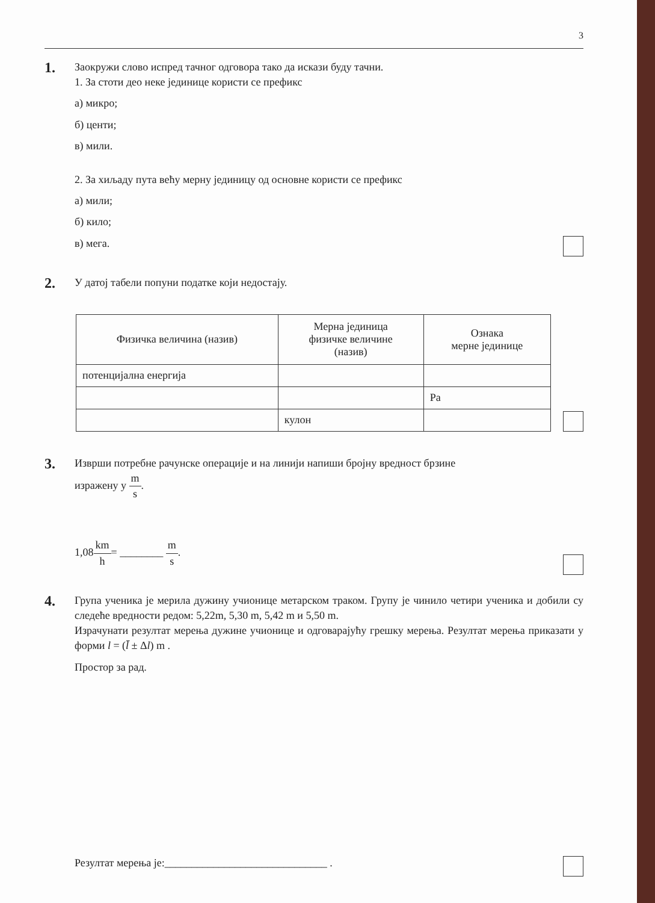3
1.
Заокружи слово испред тачног одговора тако да искази буду тачни.
1. За стоти део неке јединице користи се префикс
а) микро;
б) центи;
в) мили.
2. За хиљаду пута већу мерну јединицу од основне користи се префикс
а) мили;
б) кило;
в) мега.
2.
У датој табели попуни податке који недостају.
| Физичка величина (назив) | Мерна јединица физичке величине (назив) | Ознака мерне јединице |
| --- | --- | --- |
| потенцијална енергија | | |
| | | Pa |
| | кулон | |
3.
Изврши потребне рачунске операције и на линији напиши бројну вредност брзине
изражену у m s.
1,08km h= ________ m s.
4.
Група ученика је мерила дужину учионице метарском траком. Групу је чинило четири ученика и добили су следеће вредности редом: 5,22m, 5,30 m, 5,42 m и 5,50 m.
Израчунати резултат мерења дужине учионице и одговарајућу грешку мерења. Резултат мерења приказати у форми l = (l̄ ± Δl) m .
Простор за рад.
Резултат мерења је:______________________________ .